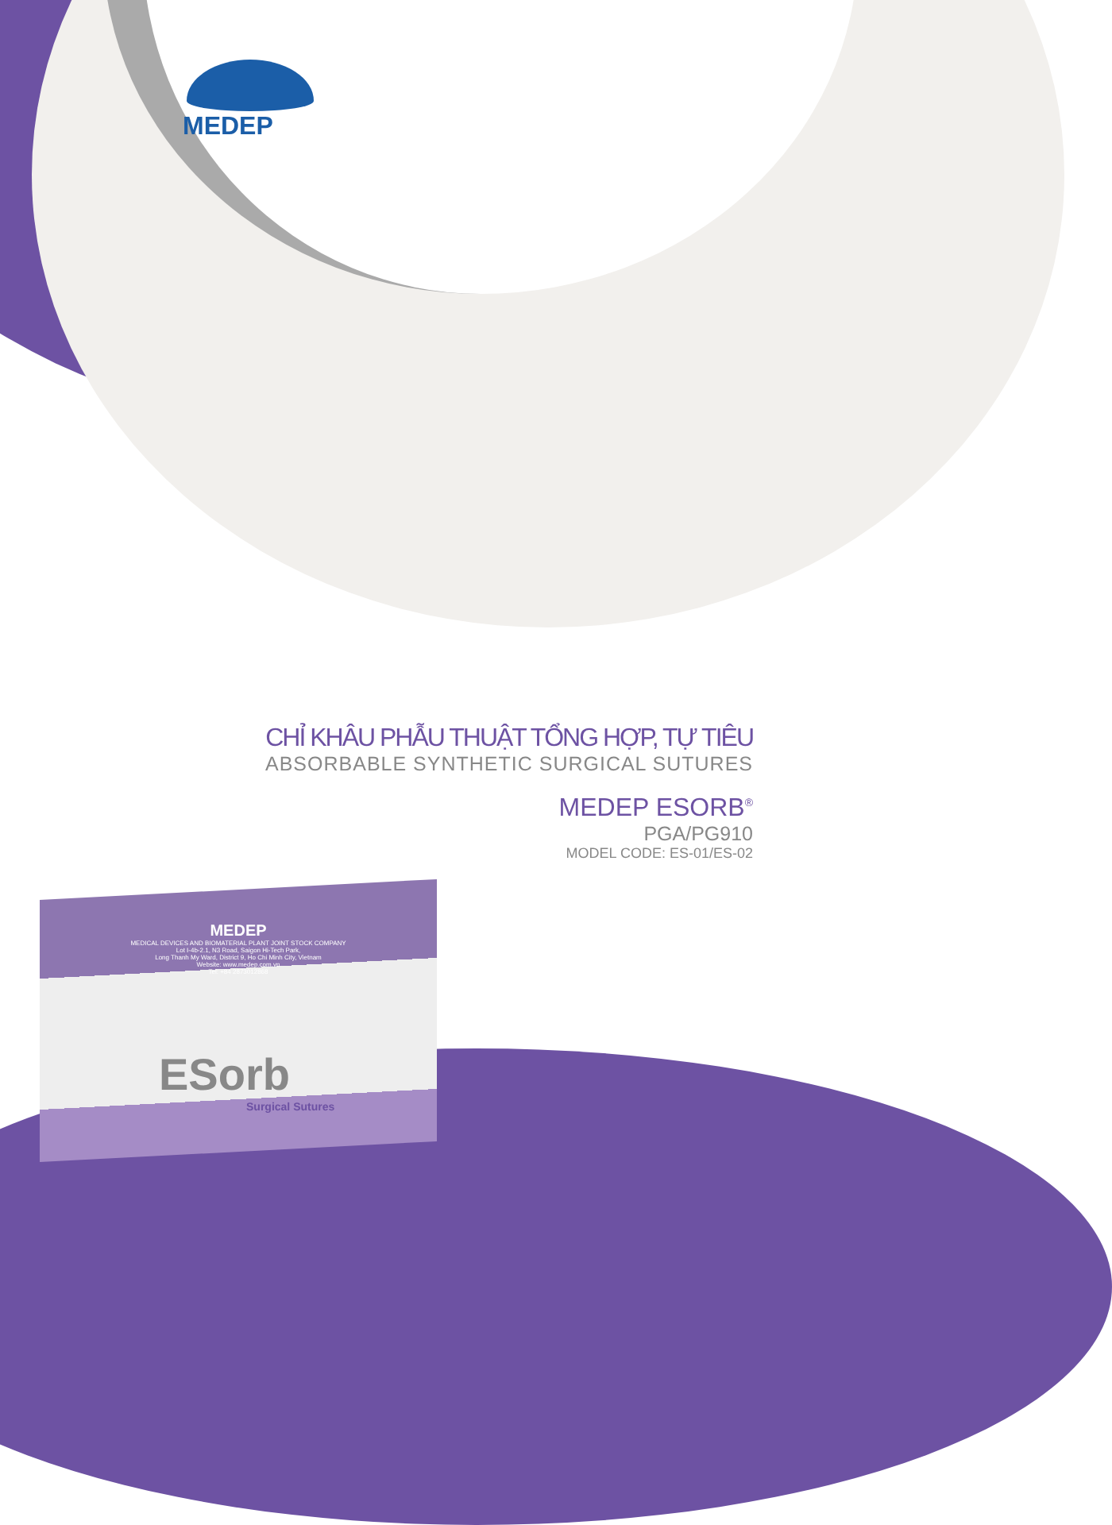MEDEP
MEDEP
MEDICAL DEVICES AND BIOMATERIAL PLANT JOINT STOCK COMPANY
Lot I-4b-2.1, N3 Road, Saigon Hi-Tech Park,
Long Thanh My Ward, District 9, Ho Chi Minh City, Vietnam
Website: www.medep.com.vn
Tel: +84 2873012868
ESorb
Surgical Sutures
CHỈ KHÂU PHẪU THUẬT TỔNG HỢP, TỰ TIÊU
ABSORBABLE SYNTHETIC SURGICAL SUTURES
MEDEP ESORB<sup>®</sup>
PGA/PG910
MODEL CODE: ES-01/ES-02